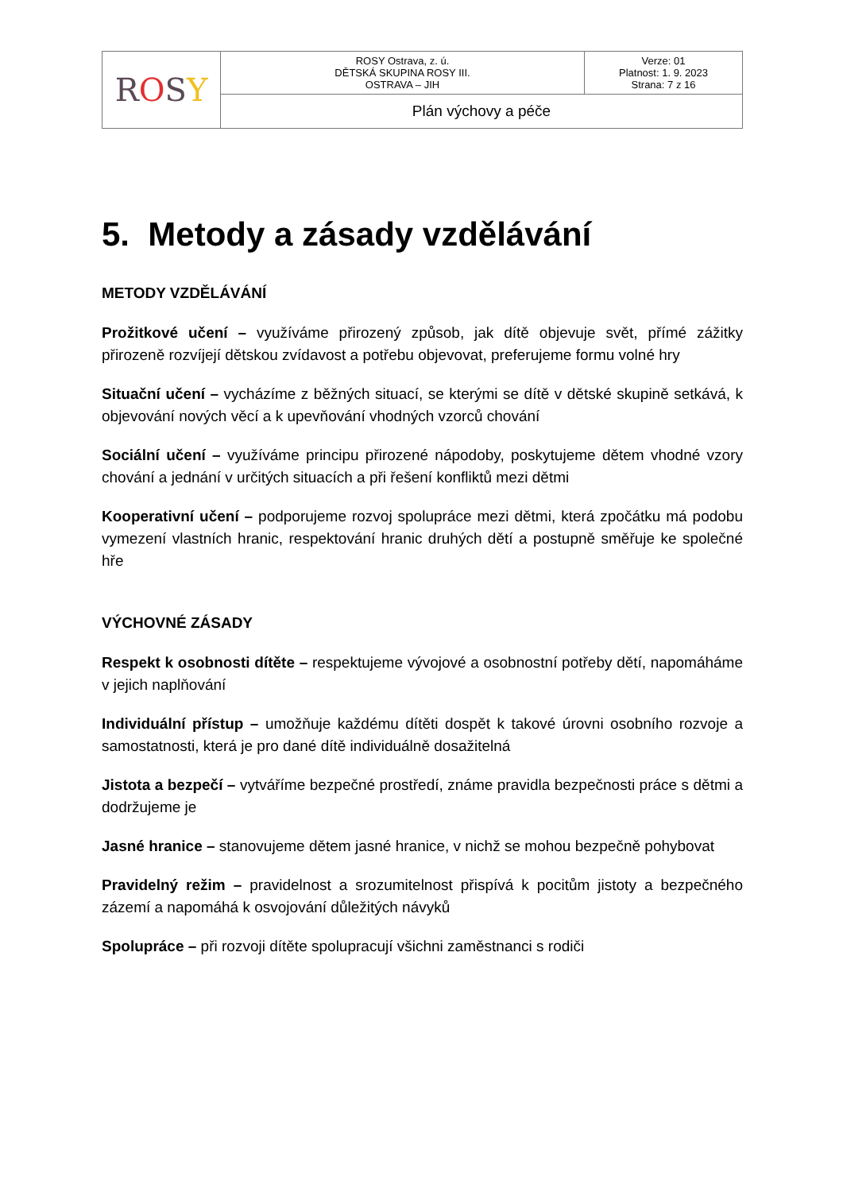| R O S Y | ROSY Ostrava, z. ú. DĚTSKÁ SKUPINA ROSY III. OSTRAVA – JIH | Verze: 01 Platnost: 1. 9. 2023 Strana: 7 z 16 |
| | Plán výchovy a péče | |
5. Metody a zásady vzdělávání
METODY VZDĚLÁVÁNÍ
Prožitkové učení – využíváme přirozený způsob, jak dítě objevuje svět, přímé zážitky přirozeně rozvíjejí dětskou zvídavost a potřebu objevovat, preferujeme formu volné hry
Situační učení – vycházíme z běžných situací, se kterými se dítě v dětské skupině setkává, k objevování nových věcí a k upevňování vhodných vzorců chování
Sociální učení – využíváme principu přirozené nápodoby, poskytujeme dětem vhodné vzory chování a jednání v určitých situacích a při řešení konfliktů mezi dětmi
Kooperativní učení – podporujeme rozvoj spolupráce mezi dětmi, která zpočátku má podobu vymezení vlastních hranic, respektování hranic druhých dětí a postupně směřuje ke společné hře
VÝCHOVNÉ ZÁSADY
Respekt k osobnosti dítěte – respektujeme vývojové a osobnostní potřeby dětí, napomáháme v jejich naplňování
Individuální přístup – umožňuje každému dítěti dospět k takové úrovni osobního rozvoje a samostatnosti, která je pro dané dítě individuálně dosažitelná
Jistota a bezpečí – vytváříme bezpečné prostředí, známe pravidla bezpečnosti práce s dětmi a dodržujeme je
Jasné hranice – stanovujeme dětem jasné hranice, v nichž se mohou bezpečně pohybovat
Pravidelný režim – pravidelnost a srozumitelnost přispívá k pocitům jistoty a bezpečného zázemí a napomáhá k osvojování důležitých návyků
Spolupráce – při rozvoji dítěte spolupracují všichni zaměstnanci s rodiči